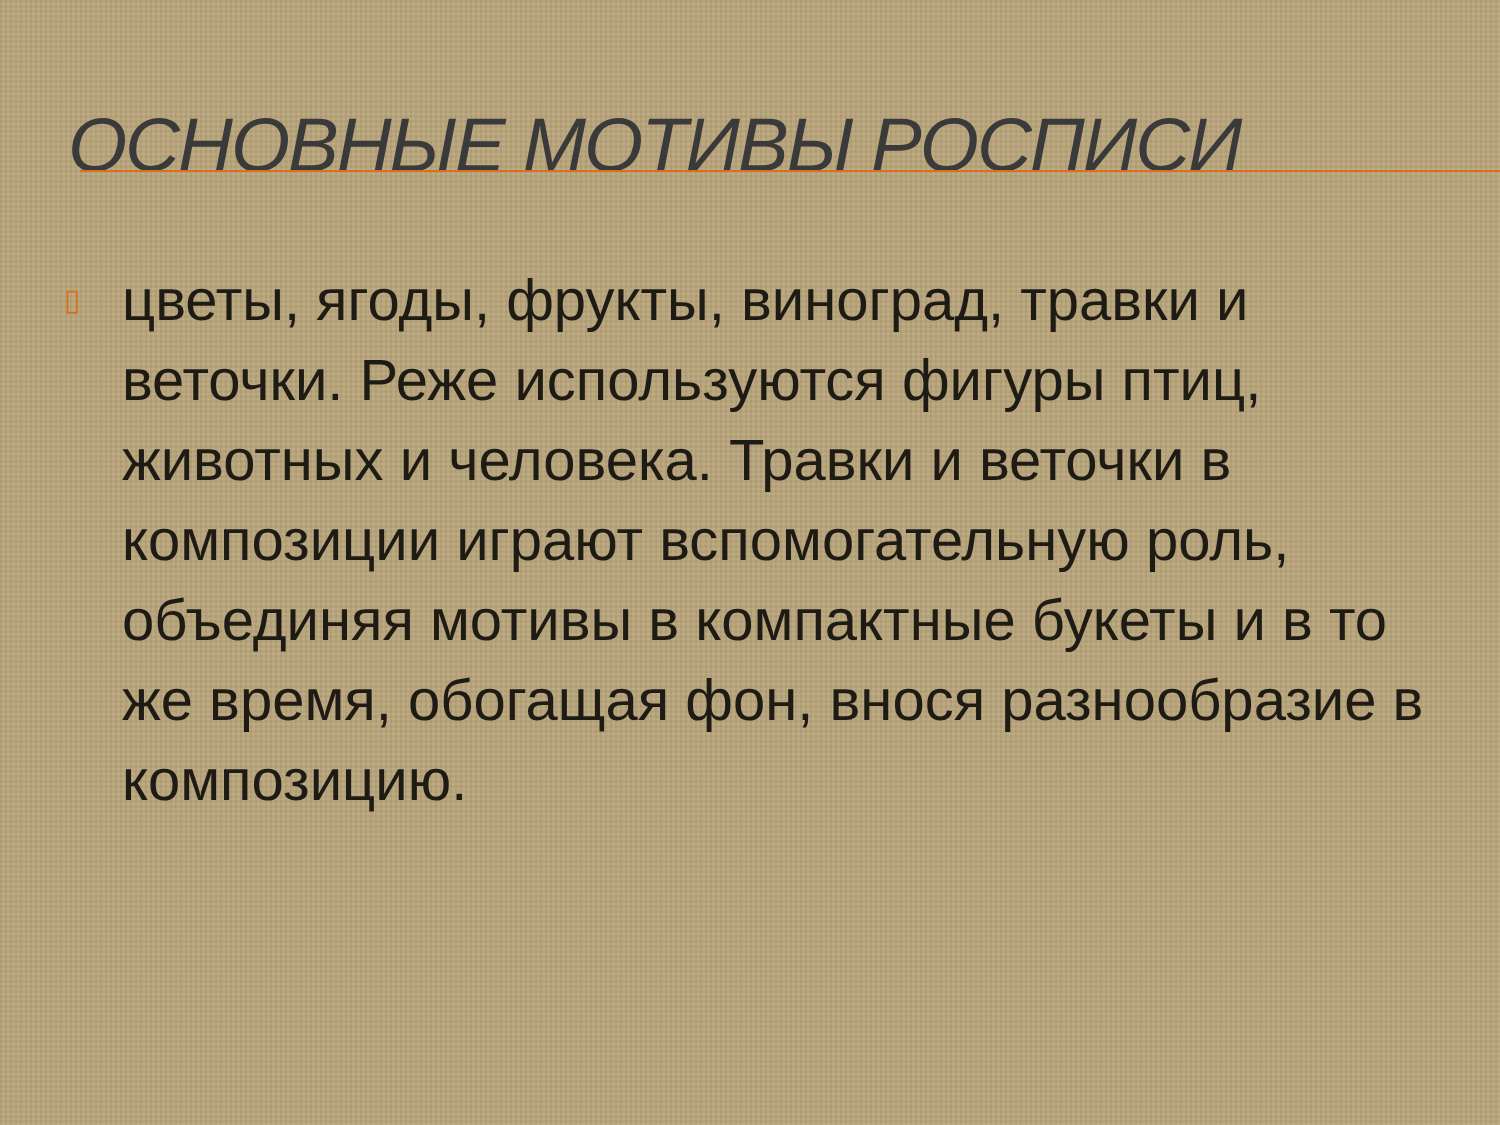ОСНОВНЫЕ МОТИВЫ РОСПИСИ
▯
цветы, ягоды, фрукты, виноград, травки и веточки. Реже используются фигуры птиц, животных и человека. Травки и веточки в композиции играют вспомогательную роль, объединяя мотивы в компактные букеты и в то же время, обогащая фон, внося разнообразие в композицию.